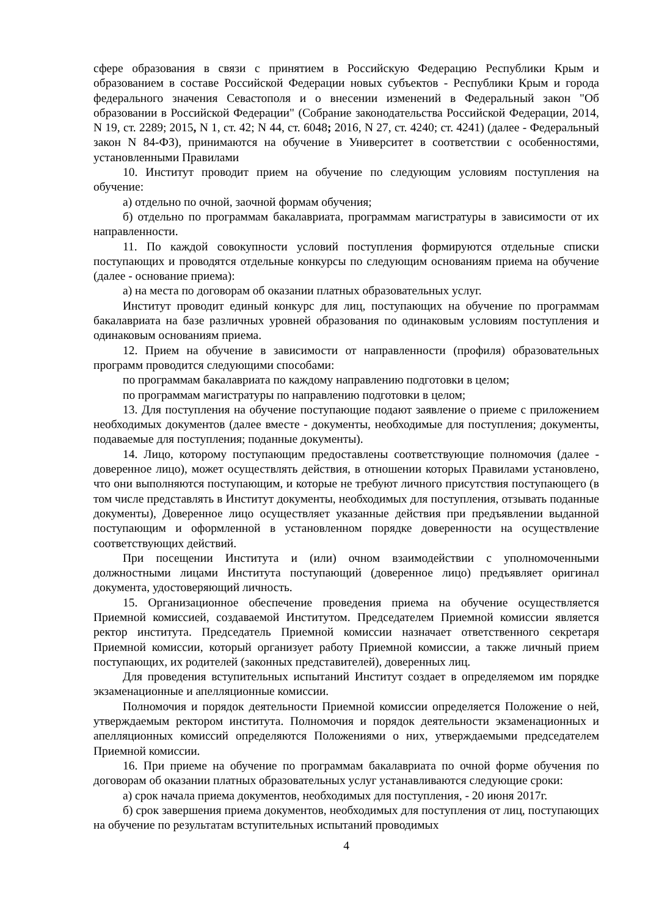сфере образования в связи с принятием в Российскую Федерацию Республики Крым и образованием в составе Российской Федерации новых субъектов - Республики Крым и города федерального значения Севастополя и о внесении изменений в Федеральный закон "Об образовании в Российской Федерации" (Собрание законодательства Российской Федерации, 2014, N 19, ст. 2289; 2015, N 1, ст. 42; N 44, ст. 6048; 2016, N 27, ст. 4240; ст. 4241) (далее - Федеральный закон N 84-ФЗ), принимаются на обучение в Университет в соответствии с особенностями, установленными Правилами
10. Институт проводит прием на обучение по следующим условиям поступления на обучение:
а) отдельно по очной, заочной формам обучения;
б) отдельно по программам бакалавриата, программам магистратуры в зависимости от их направленности.
11. По каждой совокупности условий поступления формируются отдельные списки поступающих и проводятся отдельные конкурсы по следующим основаниям приема на обучение (далее - основание приема):
а) на места по договорам об оказании платных образовательных услуг.
Институт проводит единый конкурс для лиц, поступающих на обучение по программам бакалавриата на базе различных уровней образования по одинаковым условиям поступления и одинаковым основаниям приема.
12. Прием на обучение в зависимости от направленности (профиля) образовательных программ проводится следующими способами:
по программам бакалавриата по каждому направлению подготовки в целом;
по программам магистратуры по направлению подготовки в целом;
13. Для поступления на обучение поступающие подают заявление о приеме с приложением необходимых документов (далее вместе - документы, необходимые для поступления; документы, подаваемые для поступления; поданные документы).
14. Лицо, которому поступающим предоставлены соответствующие полномочия (далее - доверенное лицо), может осуществлять действия, в отношении которых Правилами установлено, что они выполняются поступающим, и которые не требуют личного присутствия поступающего (в том числе представлять в Институт документы, необходимых для поступления, отзывать поданные документы), Доверенное лицо осуществляет указанные действия при предъявлении выданной поступающим и оформленной в установленном порядке доверенности на осуществление соответствующих действий.
При посещении Института и (или) очном взаимодействии с уполномоченными должностными лицами Института поступающий (доверенное лицо) предъявляет оригинал документа, удостоверяющий личность.
15. Организационное обеспечение проведения приема на обучение осуществляется Приемной комиссией, создаваемой Институтом. Председателем Приемной комиссии является ректор института. Председатель Приемной комиссии назначает ответственного секретаря Приемной комиссии, который организует работу Приемной комиссии, а также личный прием поступающих, их родителей (законных представителей), доверенных лиц.
Для проведения вступительных испытаний Институт создает в определяемом им порядке экзаменационные и апелляционные комиссии.
Полномочия и порядок деятельности Приемной комиссии определяется Положение о ней, утверждаемым ректором института. Полномочия и порядок деятельности экзаменационных и апелляционных комиссий определяются Положениями о них, утверждаемыми председателем Приемной комиссии.
16. При приеме на обучение по программам бакалавриата по очной форме обучения по договорам об оказании платных образовательных услуг устанавливаются следующие сроки:
а) срок начала приема документов, необходимых для поступления, - 20 июня 2017г.
б) срок завершения приема документов, необходимых для поступления от лиц, поступающих на обучение по результатам вступительных испытаний проводимых
4